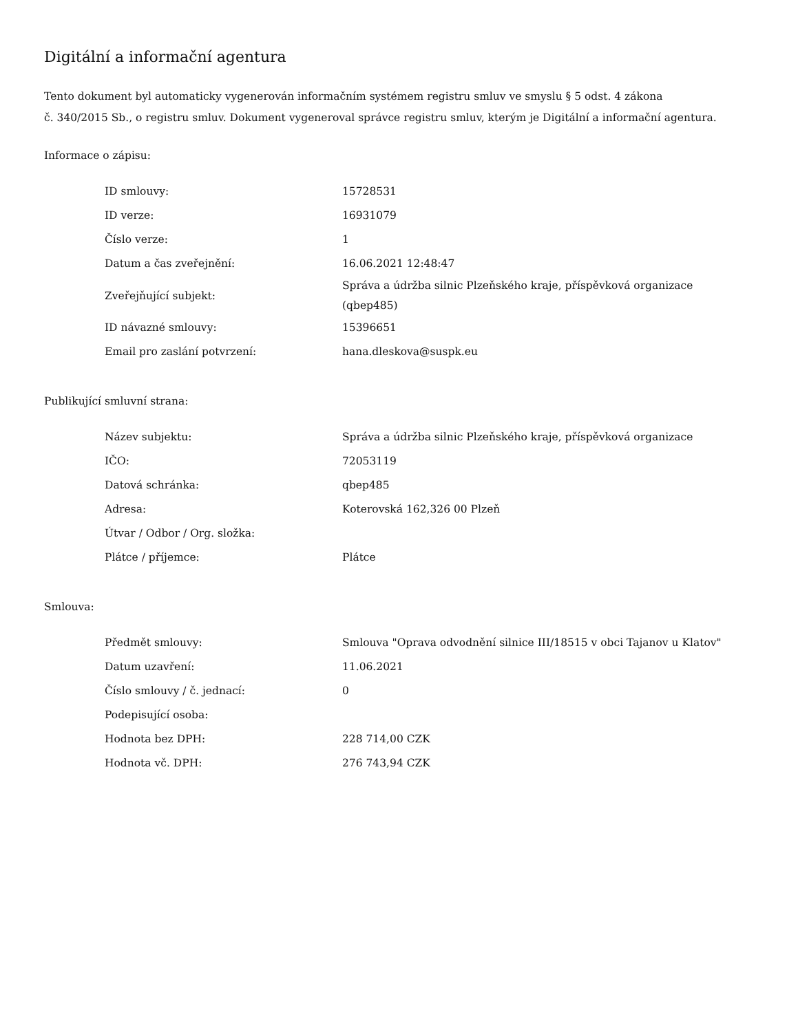Digitální a informační agentura
Tento dokument byl automaticky vygenerován informačním systémem registru smluv ve smyslu § 5 odst. 4 zákona
č. 340/2015 Sb., o registru smluv. Dokument vygeneroval správce registru smluv, kterým je Digitální a informační agentura.
Informace o zápisu:
| ID smlouvy: | 15728531 |
| ID verze: | 16931079 |
| Číslo verze: | 1 |
| Datum a čas zveřejnění: | 16.06.2021 12:48:47 |
| Zveřejňující subjekt: | Správa a údržba silnic Plzeňského kraje, příspěvková organizace (qbep485) |
| ID návazné smlouvy: | 15396651 |
| Email pro zaslání potvrzení: | hana.dleskova@suspk.eu |
Publikující smluvní strana:
| Název subjektu: | Správa a údržba silnic Plzeňského kraje, příspěvková organizace |
| IČO: | 72053119 |
| Datová schránka: | qbep485 |
| Adresa: | Koterovská 162,326 00 Plzeň |
| Útvar / Odbor / Org. složka: | |
| Plátce / příjemce: | Plátce |
Smlouva:
| Předmět smlouvy: | Smlouva "Oprava odvodnění silnice III/18515 v obci Tajanov u Klatov" |
| Datum uzavření: | 11.06.2021 |
| Číslo smlouvy / č. jednací: | 0 |
| Podepisující osoba: | |
| Hodnota bez DPH: | 228 714,00 CZK |
| Hodnota vč. DPH: | 276 743,94 CZK |